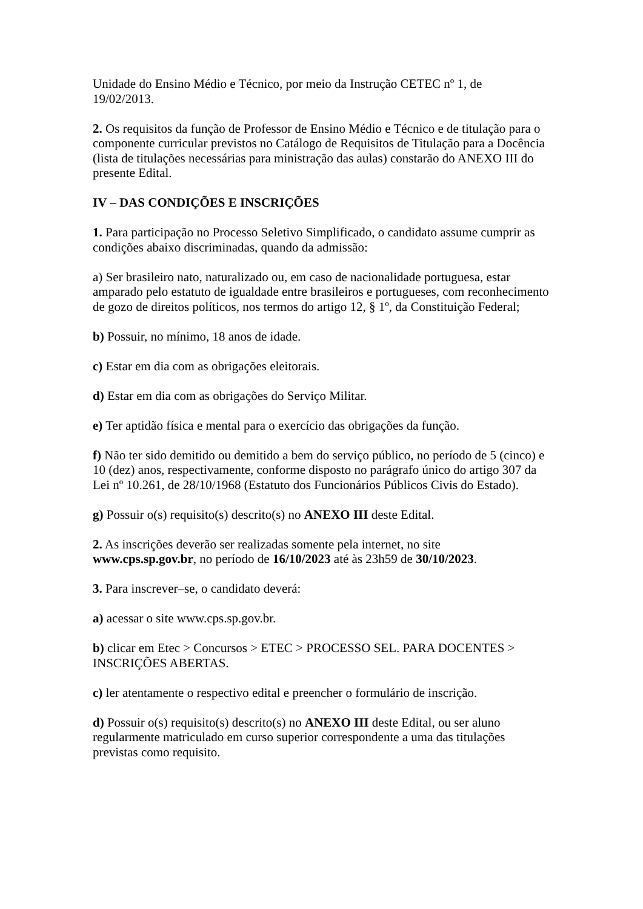Unidade do Ensino Médio e Técnico, por meio da Instrução CETEC nº 1, de
19/02/2013.
2. Os requisitos da função de Professor de Ensino Médio e Técnico e de titulação para o componente curricular previstos no Catálogo de Requisitos de Titulação para a Docência (lista de titulações necessárias para ministração das aulas) constarão do ANEXO III do presente Edital.
IV – DAS CONDIÇÕES E INSCRIÇÕES
1. Para participação no Processo Seletivo Simplificado, o candidato assume cumprir as condições abaixo discriminadas, quando da admissão:
a) Ser brasileiro nato, naturalizado ou, em caso de nacionalidade portuguesa, estar amparado pelo estatuto de igualdade entre brasileiros e portugueses, com reconhecimento de gozo de direitos políticos, nos termos do artigo 12, § 1º, da Constituição Federal;
b) Possuir, no mínimo, 18 anos de idade.
c) Estar em dia com as obrigações eleitorais.
d) Estar em dia com as obrigações do Serviço Militar.
e) Ter aptidão física e mental para o exercício das obrigações da função.
f) Não ter sido demitido ou demitido a bem do serviço público, no período de 5 (cinco) e 10 (dez) anos, respectivamente, conforme disposto no parágrafo único do artigo 307 da Lei nº 10.261, de 28/10/1968 (Estatuto dos Funcionários Públicos Civis do Estado).
g) Possuir o(s) requisito(s) descrito(s) no ANEXO III deste Edital.
2. As inscrições deverão ser realizadas somente pela internet, no site
www.cps.sp.gov.br, no período de 16/10/2023 até às 23h59 de 30/10/2023.
3. Para inscrever–se, o candidato deverá:
a) acessar o site www.cps.sp.gov.br.
b) clicar em Etec > Concursos > ETEC > PROCESSO SEL. PARA DOCENTES > INSCRIÇÕES ABERTAS.
c) ler atentamente o respectivo edital e preencher o formulário de inscrição.
d) Possuir o(s) requisito(s) descrito(s) no ANEXO III deste Edital, ou ser aluno regularmente matriculado em curso superior correspondente a uma das titulações previstas como requisito.